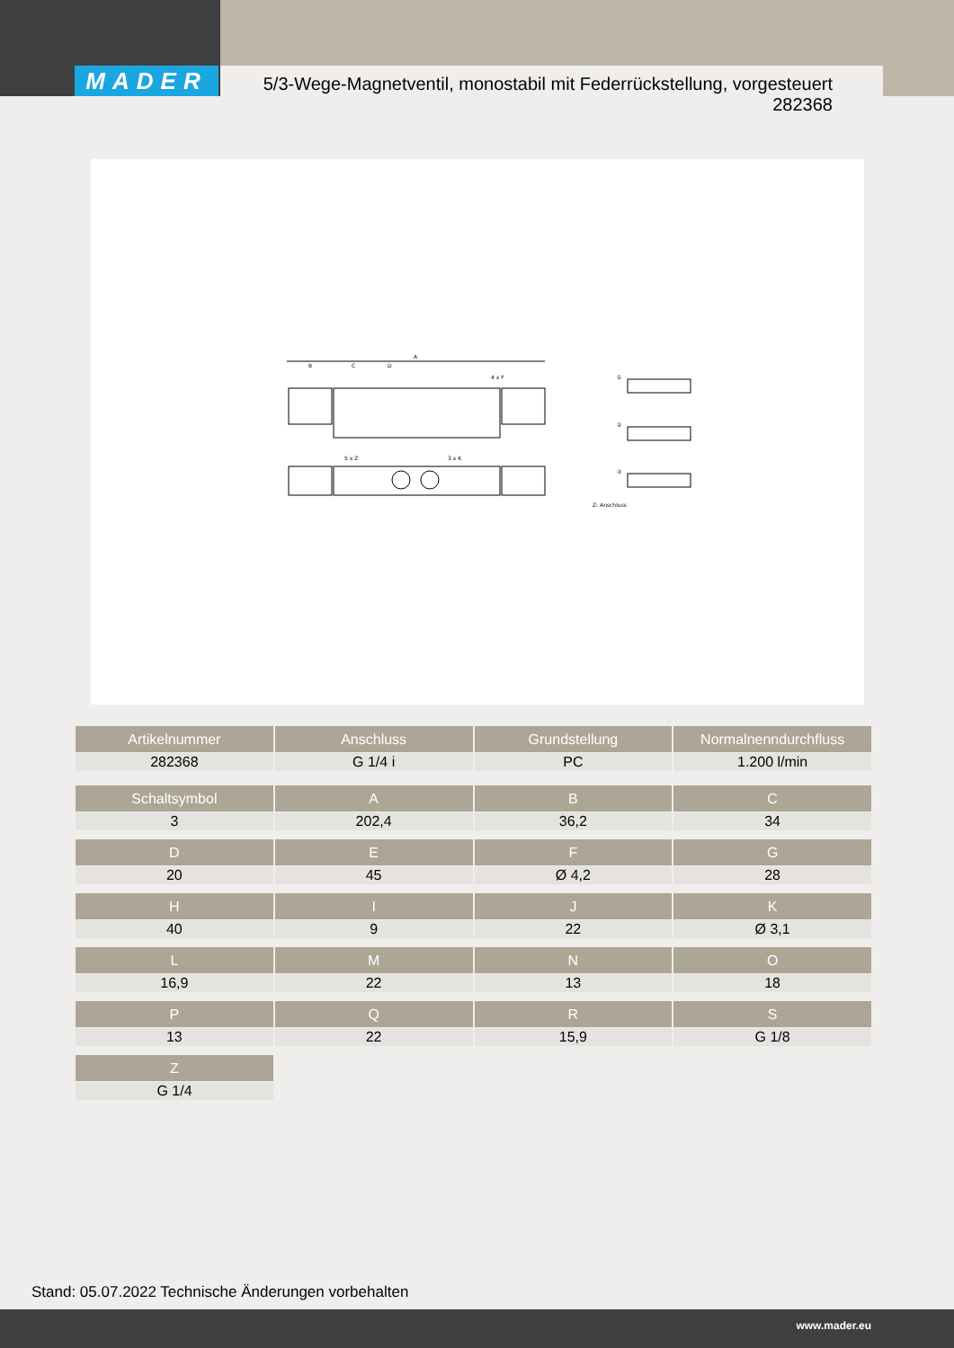MADER
5/3-Wege-Magnetventil, monostabil mit Federrückstellung, vorgesteuert
282368
A
B
C
D
4 x F
5 x Z
3 x K
①
②
③
Z: Anschluss
| Artikelnummer | Anschluss | Grundstellung | Normalnenndurchfluss |
| --- | --- | --- | --- |
| 282368 | G 1/4 i | PC | 1.200 l/min |
| Schaltsymbol | A | B | C |
| --- | --- | --- | --- |
| 3 | 202,4 | 36,2 | 34 |
| D | E | F | G |
| --- | --- | --- | --- |
| 20 | 45 | Ø 4,2 | 28 |
| H | I | J | K |
| --- | --- | --- | --- |
| 40 | 9 | 22 | Ø 3,1 |
| L | M | N | O |
| --- | --- | --- | --- |
| 16,9 | 22 | 13 | 18 |
| P | Q | R | S |
| --- | --- | --- | --- |
| 13 | 22 | 15,9 | G 1/8 |
| Z |
| --- |
| G 1/4 |
Stand: 05.07.2022 Technische Änderungen vorbehalten
www.mader.eu